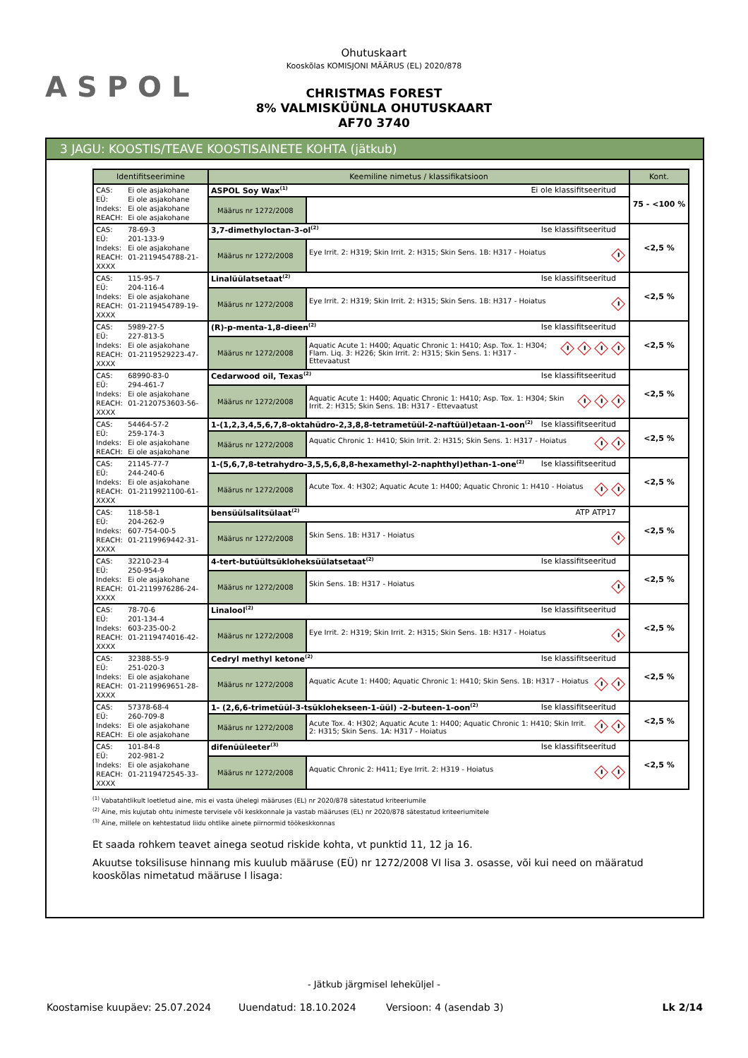ASPOL
Ohutuskaart
Kooskõlas KOMISJONI MÄÄRUS (EL) 2020/878
CHRISTMAS FOREST
8% VALMISKÜÜNLA OHUTUSKAART
AF70 3740
3 JAGU: KOOSTIS/TEAVE KOOSTISAINETE KOHTA (jätkub)
| Identifitseerimine | Keemiline nimetus / klassifikatsioon | | Kont. |
| --- | --- | --- | --- |
| CAS: Ei ole asjakohane EÜ: Ei ole asjakohane Indeks: Ei ole asjakohane REACH: Ei ole asjakohane | ASPOL Soy Wax<sup>(1)</sup> Ei ole klassifitseeritud | | 75 - <100 % |
| | Määrus nr 1272/2008 | | |
| CAS: 78-69-3 EÜ: 201-133-9 Indeks: Ei ole asjakohane REACH: 01-2119454788-21-XXXX | 3,7-dimethyloctan-3-ol<sup>(2)</sup> Ise klassifitseeritud | | <2,5 % |
| | Määrus nr 1272/2008 | Eye Irrit. 2: H319; Skin Irrit. 2: H315; Skin Sens. 1B: H317 - Hoiatus | |
| CAS: 115-95-7 EÜ: 204-116-4 Indeks: Ei ole asjakohane REACH: 01-2119454789-19-XXXX | Linalüülatsetaat<sup>(2)</sup> Ise klassifitseeritud | | <2,5 % |
| | Määrus nr 1272/2008 | Eye Irrit. 2: H319; Skin Irrit. 2: H315; Skin Sens. 1B: H317 - Hoiatus | |
| CAS: 5989-27-5 EÜ: 227-813-5 Indeks: Ei ole asjakohane REACH: 01-2119529223-47-XXXX | (R)-p-menta-1,8-dieen<sup>(2)</sup> Ise klassifitseeritud | | <2,5 % |
| | Määrus nr 1272/2008 | Aquatic Acute 1: H400; Aquatic Chronic 1: H410; Asp. Tox. 1: H304; Flam. Liq. 3: H226; Skin Irrit. 2: H315; Skin Sens. 1: H317 - Ettevaatust | |
| CAS: 68990-83-0 EÜ: 294-461-7 Indeks: Ei ole asjakohane REACH: 01-2120753603-56-XXXX | Cedarwood oil, Texas<sup>(2)</sup> Ise klassifitseeritud | | <2,5 % |
| | Määrus nr 1272/2008 | Aquatic Acute 1: H400; Aquatic Chronic 1: H410; Asp. Tox. 1: H304; Skin Irrit. 2: H315; Skin Sens. 1B: H317 - Ettevaatust | |
| CAS: 54464-57-2 EÜ: 259-174-3 Indeks: Ei ole asjakohane REACH: Ei ole asjakohane | 1-(1,2,3,4,5,6,7,8-oktahüdro-2,3,8,8-tetrametüül-2-naftüül)etaan-1-oon<sup>(2)</sup> Ise klassifitseeritud | | <2,5 % |
| | Määrus nr 1272/2008 | Aquatic Chronic 1: H410; Skin Irrit. 2: H315; Skin Sens. 1: H317 - Hoiatus | |
| CAS: 21145-77-7 EÜ: 244-240-6 Indeks: Ei ole asjakohane REACH: 01-2119921100-61-XXXX | 1-(5,6,7,8-tetrahydro-3,5,5,6,8,8-hexamethyl-2-naphthyl)ethan-1-one<sup>(2)</sup> Ise klassifitseeritud | | <2,5 % |
| | Määrus nr 1272/2008 | Acute Tox. 4: H302; Aquatic Acute 1: H400; Aquatic Chronic 1: H410 - Hoiatus | |
| CAS: 118-58-1 EÜ: 204-262-9 Indeks: 607-754-00-5 REACH: 01-2119969442-31-XXXX | bensüülsalitsülaat<sup>(2)</sup> ATP ATP17 | | <2,5 % |
| | Määrus nr 1272/2008 | Skin Sens. 1B: H317 - Hoiatus | |
| CAS: 32210-23-4 EÜ: 250-954-9 Indeks: Ei ole asjakohane REACH: 01-2119976286-24-XXXX | 4-tert-butüültsükloheksüülatsetaat<sup>(2)</sup> Ise klassifitseeritud | | <2,5 % |
| | Määrus nr 1272/2008 | Skin Sens. 1B: H317 - Hoiatus | |
| CAS: 78-70-6 EÜ: 201-134-4 Indeks: 603-235-00-2 REACH: 01-2119474016-42-XXXX | Linalool<sup>(2)</sup> Ise klassifitseeritud | | <2,5 % |
| | Määrus nr 1272/2008 | Eye Irrit. 2: H319; Skin Irrit. 2: H315; Skin Sens. 1B: H317 - Hoiatus | |
| CAS: 32388-55-9 EÜ: 251-020-3 Indeks: Ei ole asjakohane REACH: 01-2119969651-28-XXXX | Cedryl methyl ketone<sup>(2)</sup> Ise klassifitseeritud | | <2,5 % |
| | Määrus nr 1272/2008 | Aquatic Acute 1: H400; Aquatic Chronic 1: H410; Skin Sens. 1B: H317 - Hoiatus | |
| CAS: 57378-68-4 EÜ: 260-709-8 Indeks: Ei ole asjakohane REACH: Ei ole asjakohane | 1- (2,6,6-trimetüül-3-tsüklohekseen-1-üül) -2-buteen-1-oon<sup>(2)</sup> Ise klassifitseeritud | | <2,5 % |
| | Määrus nr 1272/2008 | Acute Tox. 4: H302; Aquatic Acute 1: H400; Aquatic Chronic 1: H410; Skin Irrit. 2: H315; Skin Sens. 1A: H317 - Hoiatus | |
| CAS: 101-84-8 EÜ: 202-981-2 Indeks: Ei ole asjakohane REACH: 01-2119472545-33-XXXX | difenüüleeter<sup>(3)</sup> Ise klassifitseeritud | | <2,5 % |
| | Määrus nr 1272/2008 | Aquatic Chronic 2: H411; Eye Irrit. 2: H319 - Hoiatus | |
<sup>(1)</sup> Vabatahtlikult loetletud aine, mis ei vasta ühelegi määruses (EL) nr 2020/878 sätestatud kriteeriumile
<sup>(2)</sup> Aine, mis kujutab ohtu inimeste tervisele või keskkonnale ja vastab määruses (EL) nr 2020/878 sätestatud kriteeriumitele
<sup>(3)</sup> Aine, millele on kehtestatud liidu ohtlike ainete piirnormid töökeskkonnas
Et saada rohkem teavet ainega seotud riskide kohta, vt punktid 11, 12 ja 16.
Akuutse toksilisuse hinnang mis kuulub määruse (EÜ) nr 1272/2008 VI lisa 3. osasse, või kui need on määratud kooskõlas nimetatud määruse I lisaga:
- Jätkub järgmisel leheküljel -
Koostamise kuupäev: 25.07.2024 Uuendatud: 18.10.2024 Versioon: 4 (asendab 3) Lk 2/14